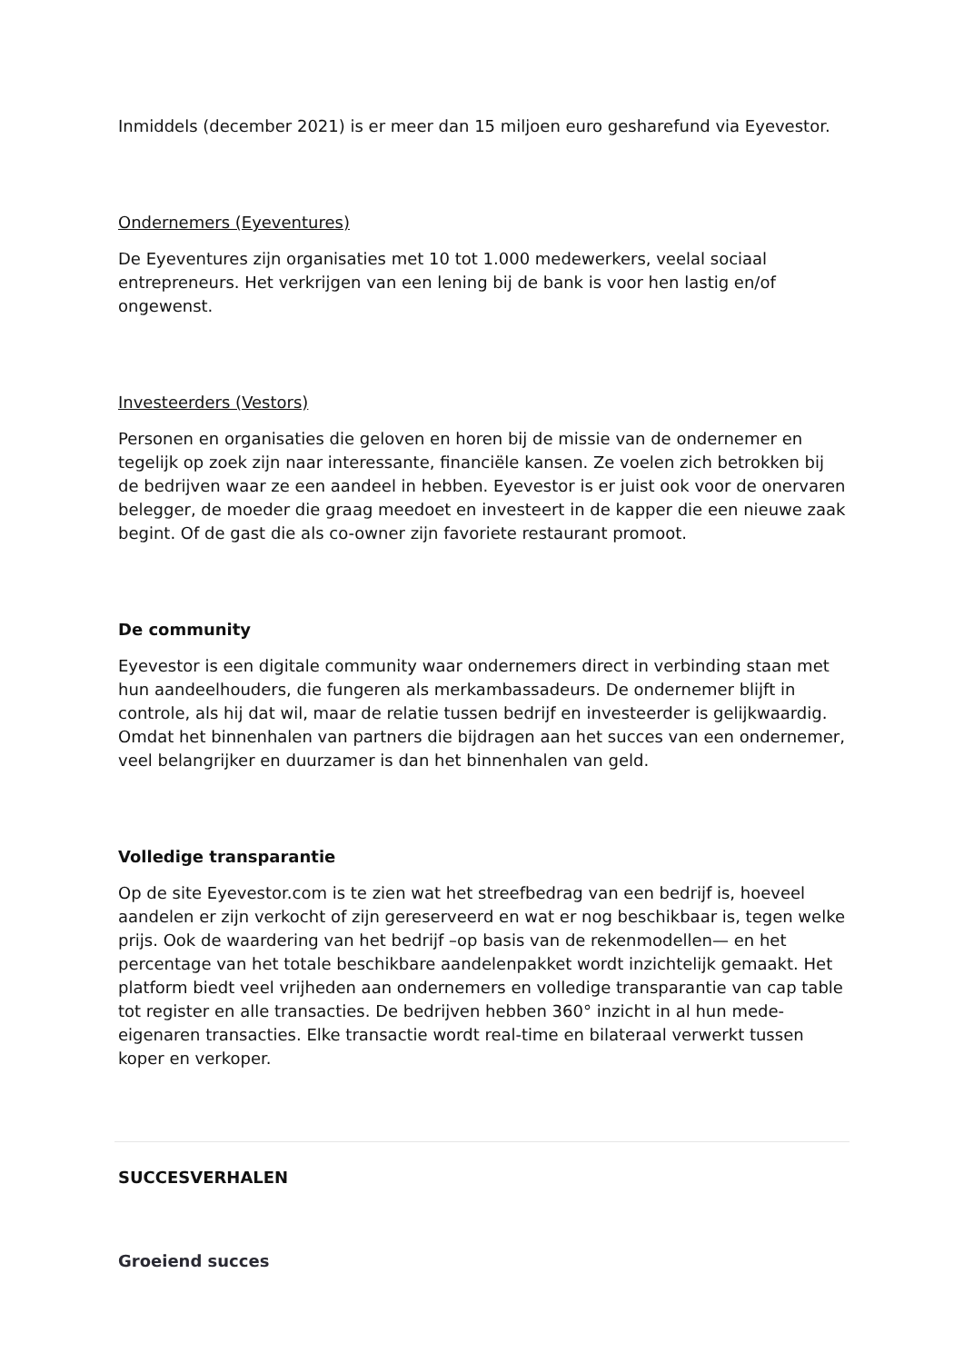Inmiddels (december 2021) is er meer dan 15 miljoen euro gesharefund via Eyevestor.
Ondernemers (Eyeventures)
De Eyeventures zijn organisaties met 10 tot 1.000 medewerkers, veelal sociaal entrepreneurs. Het verkrijgen van een lening bij de bank is voor hen lastig en/of ongewenst.
Investeerders (Vestors)
Personen en organisaties die geloven en horen bij de missie van de ondernemer en tegelijk op zoek zijn naar interessante, financiële kansen. Ze voelen zich betrokken bij de bedrijven waar ze een aandeel in hebben. Eyevestor is er juist ook voor de onervaren belegger, de moeder die graag meedoet en investeert in de kapper die een nieuwe zaak begint. Of de gast die als co-owner zijn favoriete restaurant promoot.
De community
Eyevestor is een digitale community waar ondernemers direct in verbinding staan met hun aandeelhouders, die fungeren als merkambassadeurs. De ondernemer blijft in controle, als hij dat wil, maar de relatie tussen bedrijf en investeerder is gelijkwaardig. Omdat het binnenhalen van partners die bijdragen aan het succes van een ondernemer, veel belangrijker en duurzamer is dan het binnenhalen van geld.
Volledige transparantie
Op de site Eyevestor.com is te zien wat het streefbedrag van een bedrijf is, hoeveel aandelen er zijn verkocht of zijn gereserveerd en wat er nog beschikbaar is, tegen welke prijs. Ook de waardering van het bedrijf –op basis van de rekenmodellen— en het percentage van het totale beschikbare aandelenpakket wordt inzichtelijk gemaakt. Het platform biedt veel vrijheden aan ondernemers en volledige transparantie van cap table tot register en alle transacties. De bedrijven hebben 360° inzicht in al hun mede-eigenaren transacties. Elke transactie wordt real-time en bilateraal verwerkt tussen koper en verkoper.
SUCCESVERHALEN
Groeiend succes